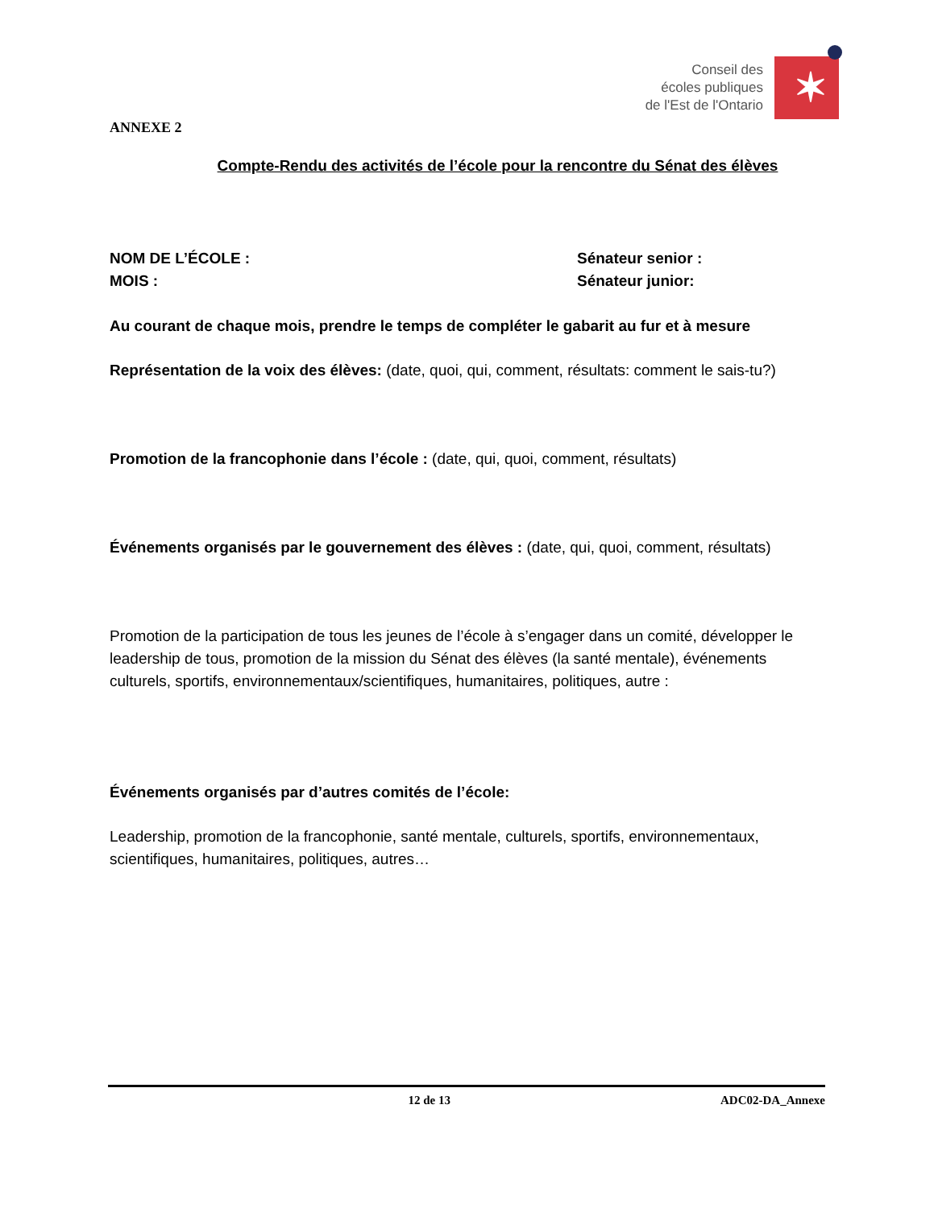Conseil des
écoles publiques
de l'Est de l'Ontario
✶
ANNEXE 2
Compte-Rendu des activités de l’école pour la rencontre du Sénat des élèves
NOM DE L’ÉCOLE : Sénateur senior :
MOIS : Sénateur junior:
Au courant de chaque mois, prendre le temps de compléter le gabarit au fur et à mesure
Représentation de la voix des élèves: (date, quoi, qui, comment, résultats: comment le sais-tu?)
Promotion de la francophonie dans l’école : (date, qui, quoi, comment, résultats)
Événements organisés par le gouvernement des élèves : (date, qui, quoi, comment, résultats)
Promotion de la participation de tous les jeunes de l’école à s’engager dans un comité, développer le leadership de tous, promotion de la mission du Sénat des élèves (la santé mentale), événements culturels, sportifs, environnementaux/scientifiques, humanitaires, politiques, autre :
Événements organisés par d’autres comités de l’école:
Leadership, promotion de la francophonie, santé mentale, culturels, sportifs, environnementaux, scientifiques, humanitaires, politiques, autres…
12 de 13 ADC02-DA_Annexe